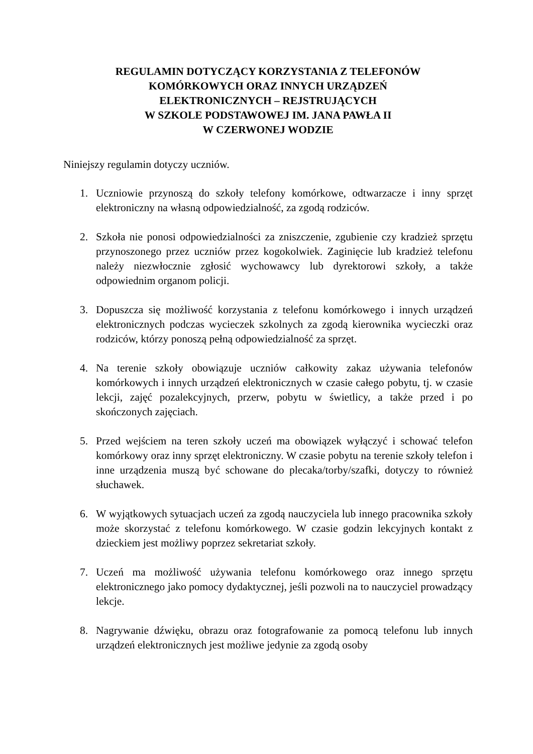REGULAMIN DOTYCZĄCY KORZYSTANIA Z TELEFONÓW
KOMÓRKOWYCH ORAZ INNYCH URZĄDZEŃ
ELEKTRONICZNYCH – REJSTRUJĄCYCH
W SZKOLE PODSTAWOWEJ IM. JANA PAWŁA II
W CZERWONEJ WODZIE
Niniejszy regulamin dotyczy uczniów.
1. Uczniowie przynoszą do szkoły telefony komórkowe, odtwarzacze i inny sprzęt elektroniczny na własną odpowiedzialność, za zgodą rodziców.
2. Szkoła nie ponosi odpowiedzialności za zniszczenie, zgubienie czy kradzież sprzętu przynoszonego przez uczniów przez kogokolwiek. Zaginięcie lub kradzież telefonu należy niezwłocznie zgłosić wychowawcy lub dyrektorowi szkoły, a także odpowiednim organom policji.
3. Dopuszcza się możliwość korzystania z telefonu komórkowego i innych urządzeń elektronicznych podczas wycieczek szkolnych za zgodą kierownika wycieczki oraz rodziców, którzy ponoszą pełną odpowiedzialność za sprzęt.
4. Na terenie szkoły obowiązuje uczniów całkowity zakaz używania telefonów komórkowych i innych urządzeń elektronicznych w czasie całego pobytu, tj. w czasie lekcji, zajęć pozalekcyjnych, przerw, pobytu w świetlicy, a także przed i po skończonych zajęciach.
5. Przed wejściem na teren szkoły uczeń ma obowiązek wyłączyć i schować telefon komórkowy oraz inny sprzęt elektroniczny. W czasie pobytu na terenie szkoły telefon i inne urządzenia muszą być schowane do plecaka/torby/szafki, dotyczy to również słuchawek.
6. W wyjątkowych sytuacjach uczeń za zgodą nauczyciela lub innego pracownika szkoły może skorzystać z telefonu komórkowego. W czasie godzin lekcyjnych kontakt z dzieckiem jest możliwy poprzez sekretariat szkoły.
7. Uczeń ma możliwość używania telefonu komórkowego oraz innego sprzętu elektronicznego jako pomocy dydaktycznej, jeśli pozwoli na to nauczyciel prowadzący lekcje.
8. Nagrywanie dźwięku, obrazu oraz fotografowanie za pomocą telefonu lub innych urządzeń elektronicznych jest możliwe jedynie za zgodą osoby